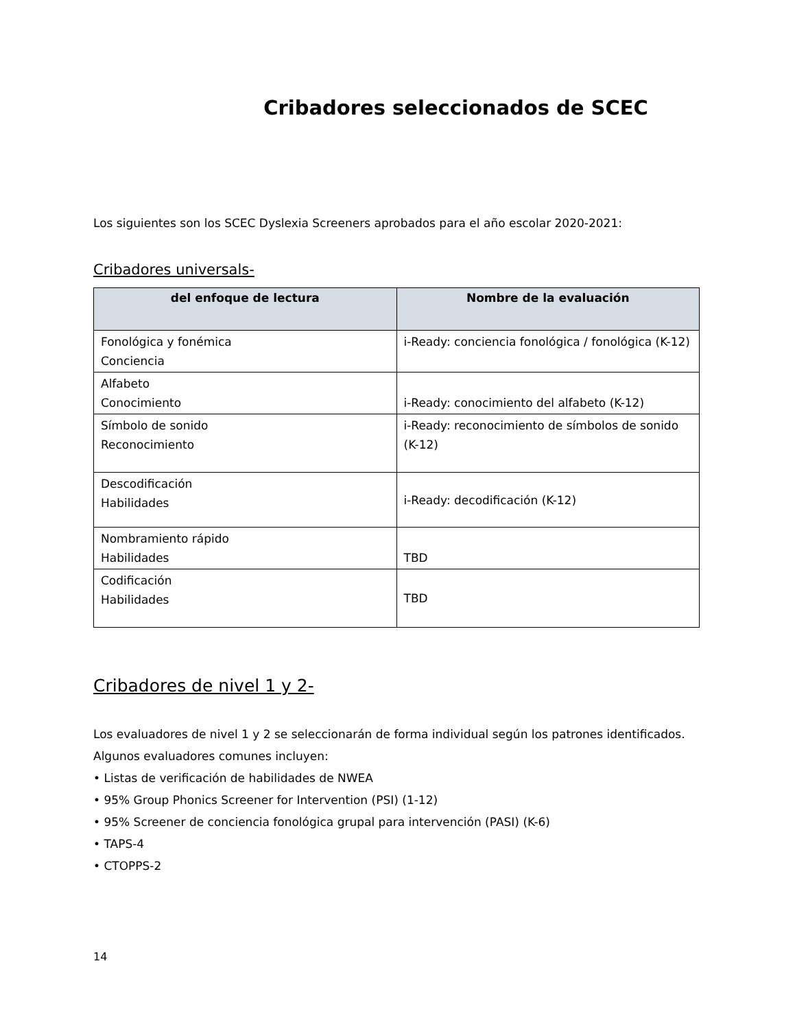Cribadores seleccionados de SCEC
Los siguientes son los SCEC Dyslexia Screeners aprobados para el año escolar 2020-2021:
Cribadores universals-
| del enfoque de lectura | Nombre de la evaluación |
| --- | --- |
| Fonológica y fonémica Conciencia | i-Ready: conciencia fonológica / fonológica (K-12) |
| Alfabeto Conocimiento | i-Ready: conocimiento del alfabeto (K-12) |
| Símbolo de sonido Reconocimiento | i-Ready: reconocimiento de símbolos de sonido (K-12) |
| Descodificación Habilidades | i-Ready: decodificación (K-12) |
| Nombramiento rápido Habilidades | TBD |
| Codificación Habilidades | TBD |
Cribadores de nivel 1 y 2-
Los evaluadores de nivel 1 y 2 se seleccionarán de forma individual según los patrones identificados. Algunos evaluadores comunes incluyen:
• Listas de verificación de habilidades de NWEA
• 95% Group Phonics Screener for Intervention (PSI) (1-12)
• 95% Screener de conciencia fonológica grupal para intervención (PASI) (K-6)
• TAPS-4
• CTOPPS-2
14